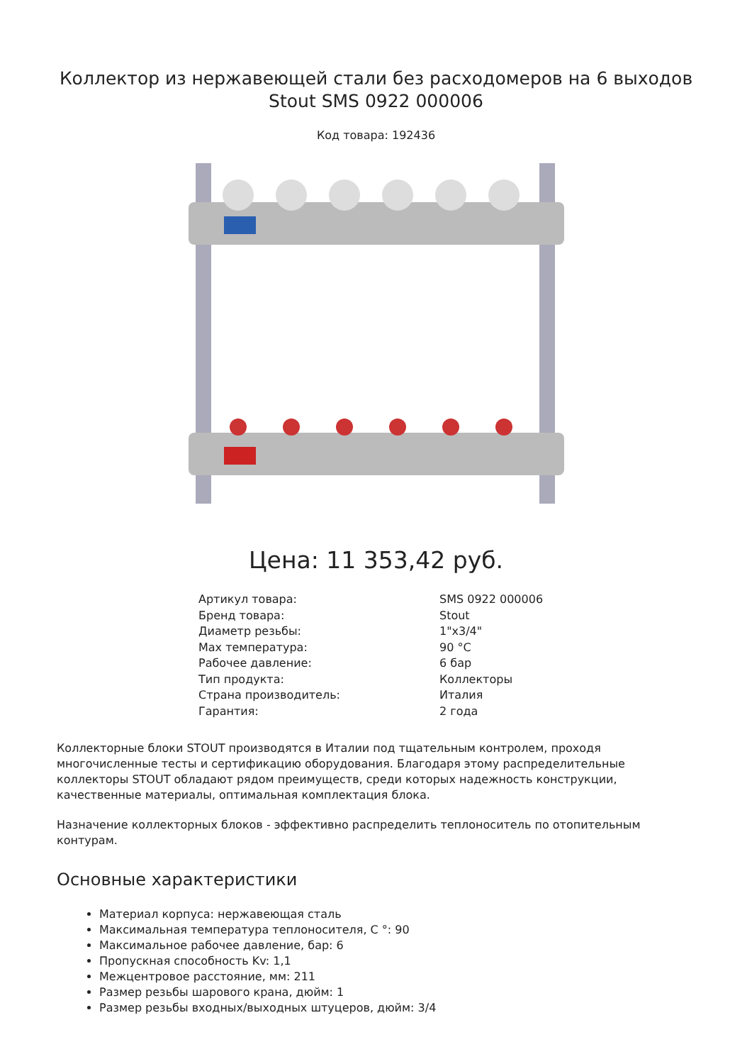Коллектор из нержавеющей стали без расходомеров на 6 выходов Stout SMS 0922 000006
Код товара: 192436
Цена: 11 353,42 руб.
| Артикул товара: | SMS 0922 000006 |
| Бренд товара: | Stout |
| Диаметр резьбы: | 1"x3/4" |
| Max температура: | 90 °C |
| Рабочее давление: | 6 бар |
| Тип продукта: | Коллекторы |
| Страна производитель: | Италия |
| Гарантия: | 2 года |
Коллекторные блоки STOUT производятся в Италии под тщательным контролем, проходя многочисленные тесты и сертификацию оборудования. Благодаря этому распределительные коллекторы STOUT обладают рядом преимуществ, среди которых надежность конструкции, качественные материалы, оптимальная комплектация блока.
Назначение коллекторных блоков - эффективно распределить теплоноситель по отопительным контурам.
Основные характеристики
Материал корпуса: нержавеющая сталь
Максимальная температура теплоносителя, С °: 90
Максимальное рабочее давление, бар: 6
Пропускная способность Kv: 1,1
Межцентровое расстояние, мм: 211
Размер резьбы шарового крана, дюйм: 1
Размер резьбы входных/выходных штуцеров, дюйм: 3/4